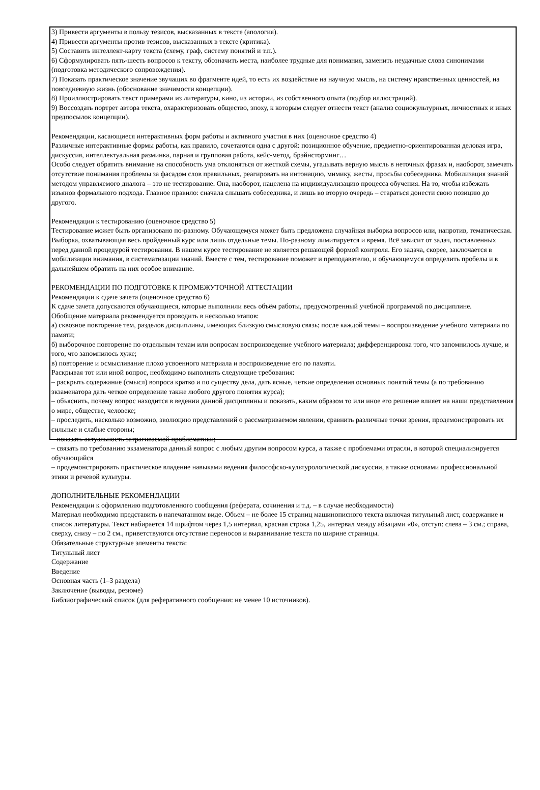3) Привести аргументы в пользу тезисов, высказанных в тексте (апология).
4) Привести аргументы против тезисов, высказанных в тексте (критика).
5) Составить интеллект-карту текста (схему, граф, систему понятий и т.п.).
6) Сформулировать пять-шесть вопросов к тексту, обозначить места, наиболее трудные для понимания, заменить неудачные слова синонимами (подготовка методического сопровождения).
7) Показать практическое значение звучащих во фрагменте идей, то есть их воздействие на научную мысль, на систему нравственных ценностей, на повседневную жизнь (обоснование значимости концепции).
8) Проиллюстрировать текст примерами из литературы, кино, из истории, из собственного опыта (подбор иллюстраций).
9) Воссоздать портрет автора текста, охарактеризовать общество, эпоху, к которым следует отнести текст (анализ социокультурных, личностных и иных предпосылок концепции).
Рекомендации, касающиеся интерактивных форм работы и активного участия в них (оценочное средство 4)
Различные интерактивные формы работы, как правило, сочетаются одна с другой: позиционное обучение, предметно-ориентированная деловая игра, дискуссия, интеллектуальная разминка, парная и групповая работа, кейс-метод, брэйнсторминг…
Особо следует обратить внимание на способность ума отклоняться от жесткой схемы, угадывать верную мысль в неточных фразах и, наоборот, замечать отсутствие понимания проблемы за фасадом слов правильных, реагировать на интонацию, мимику, жесты, просьбы собеседника. Мобилизация знаний методом управляемого диалога – это не тестирование. Она, наоборот, нацелена на индивидуализацию процесса обучения. На то, чтобы избежать изъянов формального подхода. Главное правило: сначала слышать собеседника, и лишь во вторую очередь – стараться донести свою позицию до другого.
Рекомендации к тестированию (оценочное средство 5)
Тестирование может быть организовано по-разному. Обучающемуся может быть предложена случайная выборка вопросов или, напротив, тематическая. Выборка, охватывающая весь пройденный курс или лишь отдельные темы. По-разному лимитируется и время. Всё зависит от задач, поставленных перед данной процедурой тестирования. В нашем курсе тестирование не является решающей формой контроля. Его задача, скорее, заключается в мобилизации внимания, в систематизации знаний. Вместе с тем, тестирование поможет и преподавателю, и обучающемуся определить пробелы и в дальнейшем обратить на них особое внимание.
РЕКОМЕНДАЦИИ ПО ПОДГОТОВКЕ К ПРОМЕЖУТОЧНОЙ АТТЕСТАЦИИ
Рекомендации к сдаче зачета (оценочное средство 6)
К сдаче зачета допускаются обучающиеся, которые выполнили весь объём работы, предусмотренный учебной программой по дисциплине.
Обобщение материала рекомендуется проводить в несколько этапов:
а) сквозное повторение тем, разделов дисциплины, имеющих близкую смысловую связь; после каждой темы – воспроизведение учебного материала по памяти;
б) выборочное повторение по отдельным темам или вопросам воспроизведение учебного материала; дифференцировка того, что запомнилось лучше, и того, что запомнилось хуже;
в) повторение и осмысливание плохо усвоенного материала и воспроизведение его по памяти.
Раскрывая тот или иной вопрос, необходимо выполнить следующие требования:
– раскрыть содержание (смысл) вопроса кратко и по существу дела, дать ясные, четкие определения основных понятий темы (а по требованию экзаменатора дать четкое определение также любого другого понятия курса);
– объяснить, почему вопрос находится в ведении данной дисциплины и показать, каким образом то или иное его решение влияет на наши представления о мире, обществе, человеке;
– проследить, насколько возможно, эволюцию представлений о рассматриваемом явлении, сравнить различные точки зрения, продемонстрировать их сильные и слабые стороны;
– показать актуальность затрагиваемой проблематики;
– связать по требованию экзаменатора данный вопрос с любым другим вопросом курса, а также с проблемами отрасли, в которой специализируется обучающийся
– продемонстрировать практическое владение навыками ведения философско-культурологической дискуссии, а также основами профессиональной этики и речевой культуры.
ДОПОЛНИТЕЛЬНЫЕ РЕКОМЕНДАЦИИ
Рекомендации к оформлению подготовленного сообщения (реферата, сочинения и т.д. – в случае необходимости)
Материал необходимо представить в напечатанном виде. Объем – не более 15 страниц машинописного текста включая титульный лист, содержание и список литературы. Текст набирается 14 шрифтом через 1,5 интервал, красная строка 1,25, интервал между абзацами «0», отступ: слева – 3 см.; справа, сверху, снизу – по 2 см., приветствуются отсутствие переносов и выравнивание текста по ширине страницы.
Обязательные структурные элементы текста:
Титульный лист
Содержание
Введение
Основная часть (1–3 раздела)
Заключение (выводы, резюме)
Библиографический список (для реферативного сообщения: не менее 10 источников).